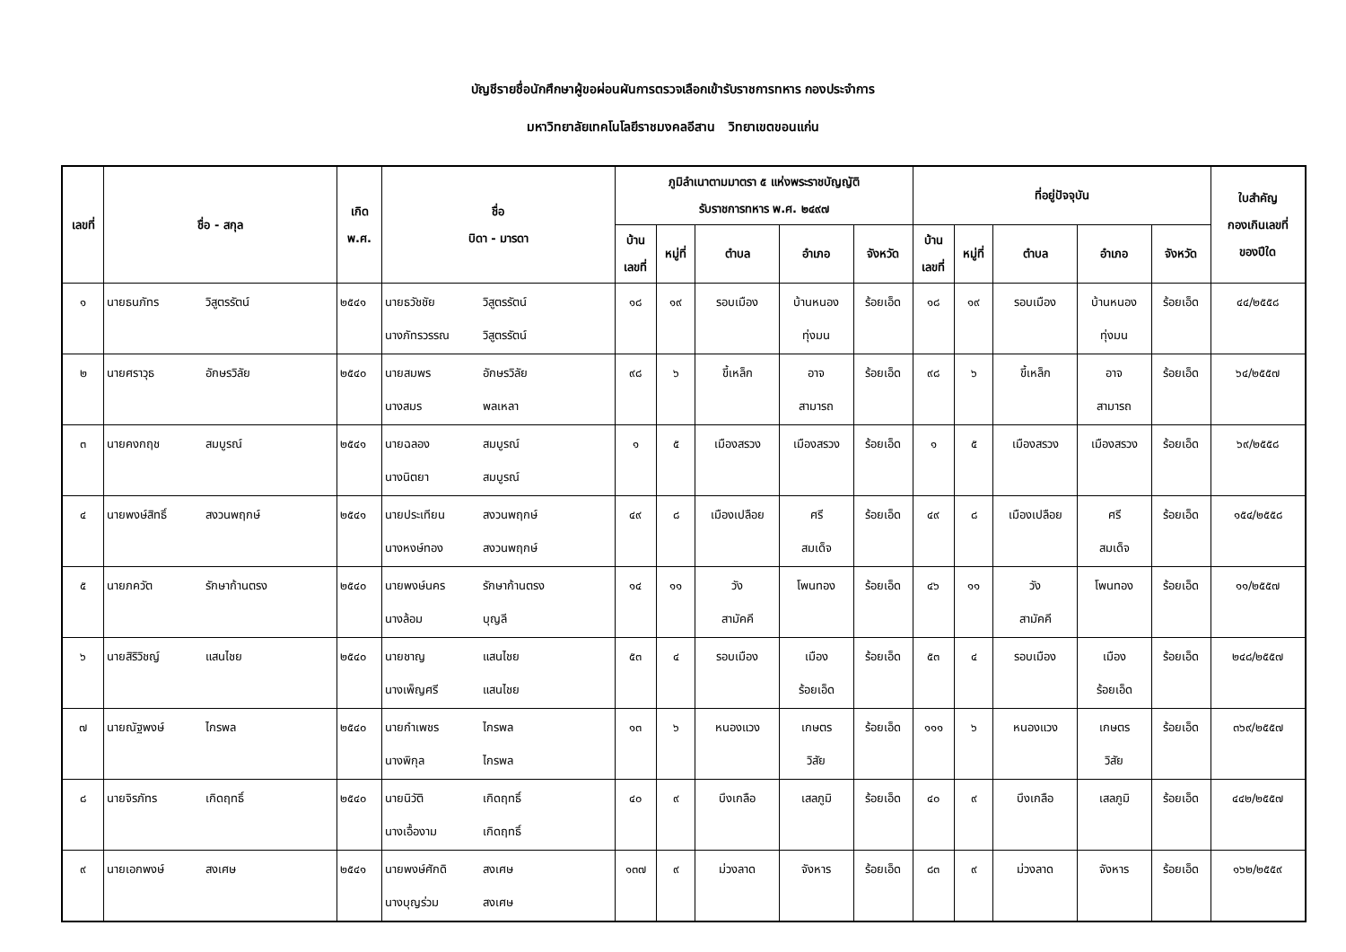บัญชีรายชื่อนักศึกษาผู้ขอผ่อนผันการตรวจเลือกเข้ารับราชการทหาร กองประจำการ
มหาวิทยาลัยเทคโนโลยีราชมงคลอีสาน วิทยาเขตขอนแก่น
| เลขที่ | ชื่อ - สกุล | เกิด พ.ศ. | ชื่อ บิดา - มารดา | ภูมิลำเนาตามมาตรา ๕ แห่งพระราชบัญญัติ รับราชการทหาร พ.ศ. ๒๔๙๗ | | | | | ที่อยู่ปัจจุบัน | | | | | ใบสำคัญ กองเกินเลขที่ ของปีใด |
| --- | --- | --- | --- | --- | --- | --- | --- | --- | --- | --- | --- | --- | --- | --- |
| | | | | บ้าน เลขที่ | หมู่ที่ | ตำบล | อำเภอ | จังหวัด | บ้าน เลขที่ | หมู่ที่ | ตำบล | อำเภอ | จังหวัด | |
| ๑ | นายธนภัทร วิสูตรรัตน์ | ๒๕๔๑ | นายธวัชชัย วิสูตรรัตน์ นางภัทรวรรณ วิสูตรรัตน์ | ๑๘ | ๑๙ | รอบเมือง | บ้านหนอง ทุ่งมน | ร้อยเอ็ด | ๑๘ | ๑๙ | รอบเมือง | บ้านหนอง ทุ่งมน | ร้อยเอ็ด | ๔๔/๒๕๕๘ |
| ๒ | นายศราวุธ อักษรวิลัย | ๒๕๔๐ | นายสมพร อักษรวิลัย นางสมร พลเหลา | ๙๘ | ๖ | ขี้เหล็ก | อาจ สามารถ | ร้อยเอ็ด | ๙๘ | ๖ | ขี้เหล็ก | อาจ สามารถ | ร้อยเอ็ด | ๖๔/๒๕๕๗ |
| ๓ | นายคงกฤช สมบูรณ์ | ๒๕๔๑ | นายฉลอง สมบูรณ์ นางนิตยา สมบูรณ์ | ๑ | ๕ | เมืองสรวง | เมืองสรวง | ร้อยเอ็ด | ๑ | ๕ | เมืองสรวง | เมืองสรวง | ร้อยเอ็ด | ๖๙/๒๕๕๘ |
| ๔ | นายพงษ์สิทธิ์ สงวนพฤกษ์ | ๒๕๔๑ | นายประเทียน สงวนพฤกษ์ นางหงษ์ทอง สงวนพฤกษ์ | ๔๙ | ๘ | เมืองเปลือย | ศรี สมเด็จ | ร้อยเอ็ด | ๔๙ | ๘ | เมืองเปลือย | ศรี สมเด็จ | ร้อยเอ็ด | ๑๕๔/๒๕๕๘ |
| ๕ | นายภควัต รักษาก้านตรง | ๒๕๔๐ | นายพงษ์นคร รักษาก้านตรง นางล้อม บุญลี | ๑๔ | ๑๑ | วัง สามัคคี | โพนทอง | ร้อยเอ็ด | ๔๖ | ๑๑ | วัง สามัคคี | โพนทอง | ร้อยเอ็ด | ๑๑/๒๕๕๗ |
| ๖ | นายสิริวิชญ์ แสนไชย | ๒๕๔๐ | นายชาญ แสนไชย นางเพ็ญศรี แสนไชย | ๕๓ | ๔ | รอบเมือง | เมือง ร้อยเอ็ด | ร้อยเอ็ด | ๕๓ | ๔ | รอบเมือง | เมือง ร้อยเอ็ด | ร้อยเอ็ด | ๒๔๘/๒๕๕๗ |
| ๗ | นายณัฐพงษ์ ไกรพล | ๒๕๔๐ | นายกำเพชร ไกรพล นางพิกุล ไกรพล | ๑๓ | ๖ | หนองแวง | เกษตร วิสัย | ร้อยเอ็ด | ๑๑๑ | ๖ | หนองแวง | เกษตร วิสัย | ร้อยเอ็ด | ๓๖๙/๒๕๕๗ |
| ๘ | นายจิรภัทร เกิดฤทธิ์ | ๒๕๔๐ | นายนิวัติ เกิดฤทธิ์ นางเอื้องาม เกิดฤทธิ์ | ๔๐ | ๙ | บึงเกลือ | เสลภูมิ | ร้อยเอ็ด | ๔๐ | ๙ | บึงเกลือ | เสลภูมิ | ร้อยเอ็ด | ๔๔๒/๒๕๕๗ |
| ๙ | นายเอกพงษ์ สงเศษ | ๒๕๔๑ | นายพงษ์ศักดิ สงเศษ นางบุญร่วม สงเศษ | ๑๓๗ | ๙ | ม่วงลาด | จังหาร | ร้อยเอ็ด | ๘๓ | ๙ | ม่วงลาด | จังหาร | ร้อยเอ็ด | ๑๖๒/๒๕๕๙ |